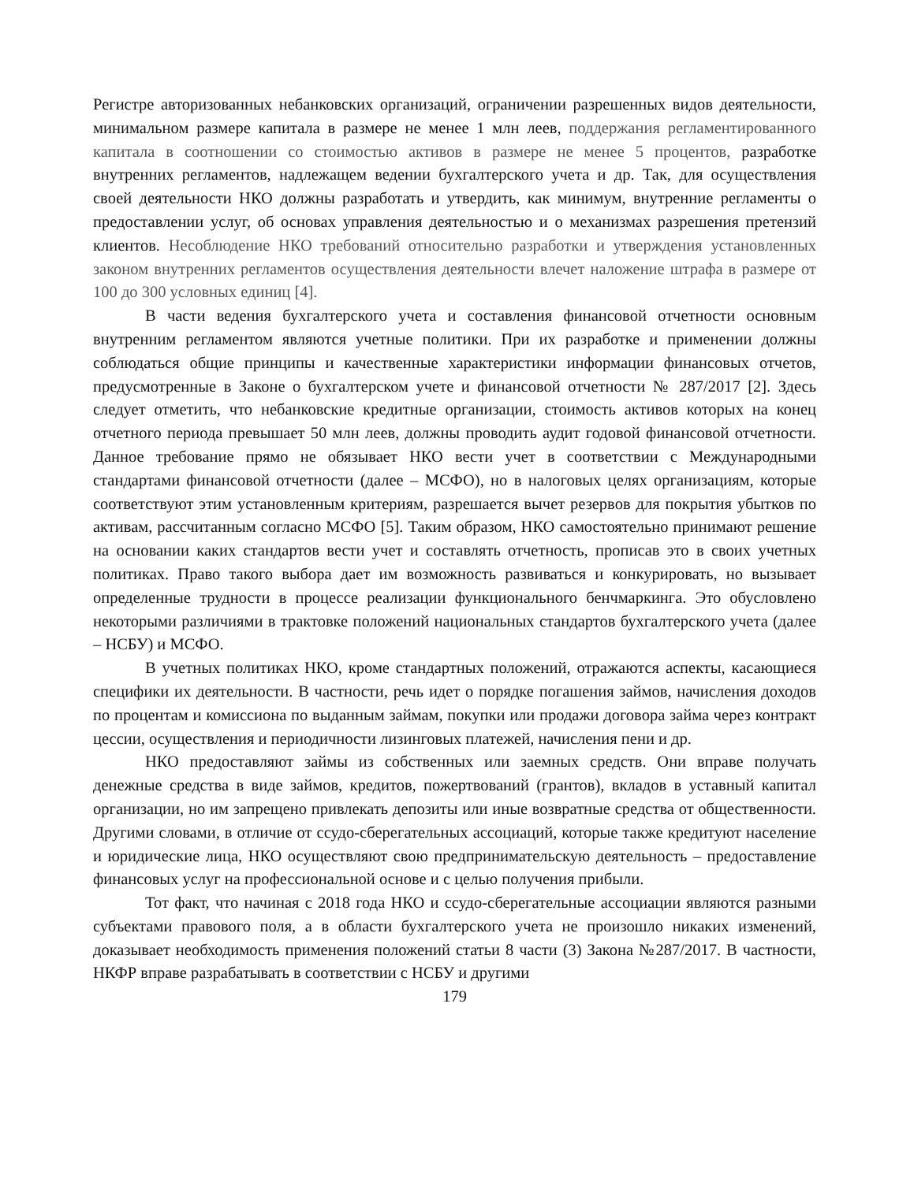Регистре авторизованных небанковских организаций, ограничении разрешенных видов деятельности, минимальном размере капитала в размере не менее 1 млн леев, поддержания регламентированного капитала в соотношении со стоимостью активов в размере не менее 5 процентов, разработке внутренних регламентов, надлежащем ведении бухгалтерского учета и др. Так, для осуществления своей деятельности НКО должны разработать и утвердить, как минимум, внутренние регламенты о предоставлении услуг, об основах управления деятельностью и о механизмах разрешения претензий клиентов. Несоблюдение НКО требований относительно разработки и утверждения установленных законом внутренних регламентов осуществления деятельности влечет наложение штрафа в размере от 100 до 300 условных единиц [4].
В части ведения бухгалтерского учета и составления финансовой отчетности основным внутренним регламентом являются учетные политики. При их разработке и применении должны соблюдаться общие принципы и качественные характеристики информации финансовых отчетов, предусмотренные в Законе о бухгалтерском учете и финансовой отчетности № 287/2017 [2]. Здесь следует отметить, что небанковские кредитные организации, стоимость активов которых на конец отчетного периода превышает 50 млн леев, должны проводить аудит годовой финансовой отчетности. Данное требование прямо не обязывает НКО вести учет в соответствии с Международными стандартами финансовой отчетности (далее – МСФО), но в налоговых целях организациям, которые соответствуют этим установленным критериям, разрешается вычет резервов для покрытия убытков по активам, рассчитанным согласно МСФО [5]. Таким образом, НКО самостоятельно принимают решение на основании каких стандартов вести учет и составлять отчетность, прописав это в своих учетных политиках. Право такого выбора дает им возможность развиваться и конкурировать, но вызывает определенные трудности в процессе реализации функционального бенчмаркинга. Это обусловлено некоторыми различиями в трактовке положений национальных стандартов бухгалтерского учета (далее – НСБУ) и МСФО.
В учетных политиках НКО, кроме стандартных положений, отражаются аспекты, касающиеся специфики их деятельности. В частности, речь идет о порядке погашения займов, начисления доходов по процентам и комиссиона по выданным займам, покупки или продажи договора займа через контракт цессии, осуществления и периодичности лизинговых платежей, начисления пени и др.
НКО предоставляют займы из собственных или заемных средств. Они вправе получать денежные средства в виде займов, кредитов, пожертвований (грантов), вкладов в уставный капитал организации, но им запрещено привлекать депозиты или иные возвратные средства от общественности. Другими словами, в отличие от ссудо-сберегательных ассоциаций, которые также кредитуют население и юридические лица, НКО осуществляют свою предпринимательскую деятельность – предоставление финансовых услуг на профессиональной основе и с целью получения прибыли.
Тот факт, что начиная с 2018 года НКО и ссудо-сберегательные ассоциации являются разными субъектами правового поля, а в области бухгалтерского учета не произошло никаких изменений, доказывает необходимость применения положений статьи 8 части (3) Закона №287/2017. В частности, НКФР вправе разрабатывать в соответствии с НСБУ и другими
179